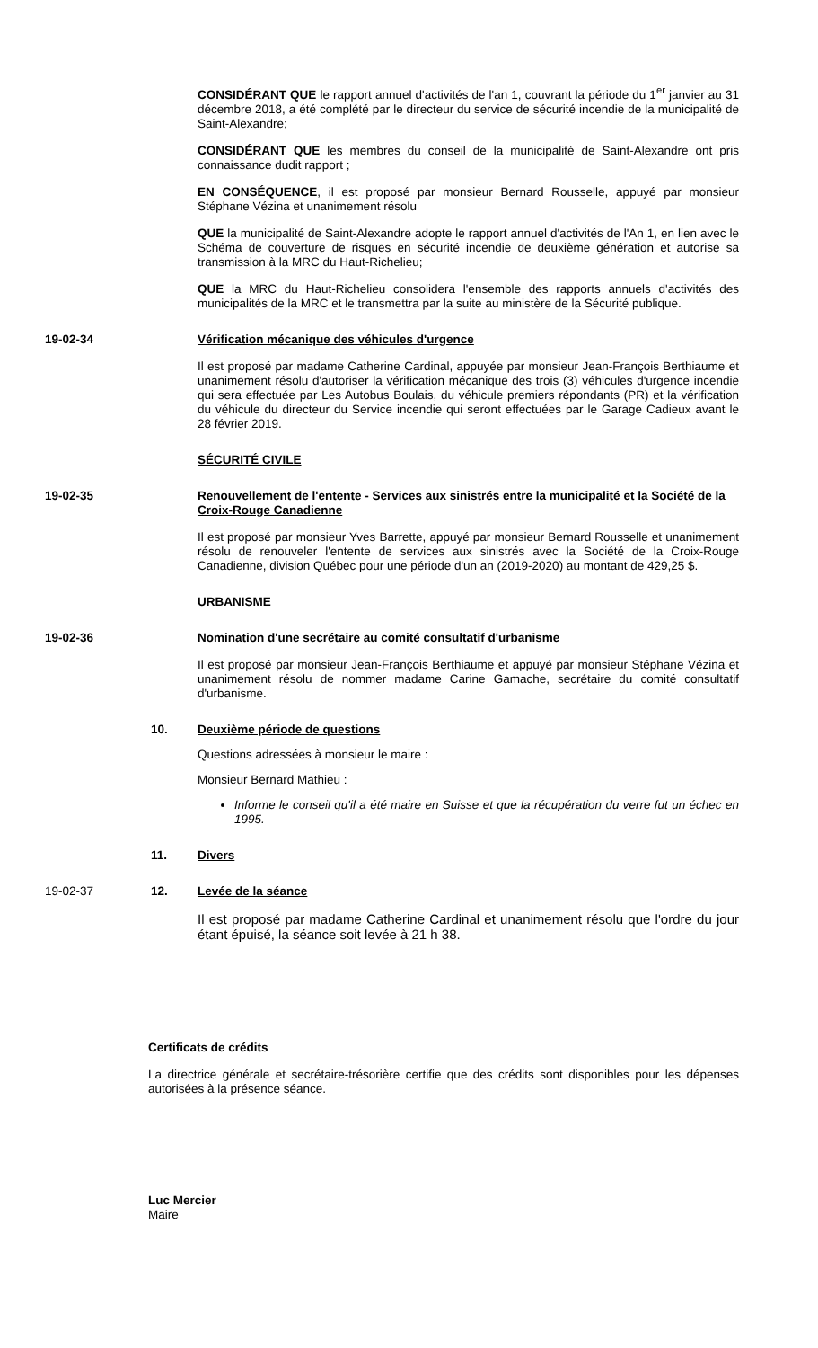CONSIDÉRANT QUE le rapport annuel d'activités de l'an 1, couvrant la période du 1<sup>er</sup> janvier au 31 décembre 2018, a été complété par le directeur du service de sécurité incendie de la municipalité de Saint-Alexandre;
CONSIDÉRANT QUE les membres du conseil de la municipalité de Saint-Alexandre ont pris connaissance dudit rapport ;
EN CONSÉQUENCE, il est proposé par monsieur Bernard Rousselle, appuyé par monsieur Stéphane Vézina et unanimement résolu
QUE la municipalité de Saint-Alexandre adopte le rapport annuel d'activités de l'An 1, en lien avec le Schéma de couverture de risques en sécurité incendie de deuxième génération et autorise sa transmission à la MRC du Haut-Richelieu;
QUE la MRC du Haut-Richelieu consolidera l'ensemble des rapports annuels d'activités des municipalités de la MRC et le transmettra par la suite au ministère de la Sécurité publique.
19-02-34 Vérification mécanique des véhicules d'urgence
Il est proposé par madame Catherine Cardinal, appuyée par monsieur Jean-François Berthiaume et unanimement résolu d'autoriser la vérification mécanique des trois (3) véhicules d'urgence incendie qui sera effectuée par Les Autobus Boulais, du véhicule premiers répondants (PR) et la vérification du véhicule du directeur du Service incendie qui seront effectuées par le Garage Cadieux avant le 28 février 2019.
SÉCURITÉ CIVILE
19-02-35 Renouvellement de l'entente - Services aux sinistrés entre la municipalité et la Société de la Croix-Rouge Canadienne
Il est proposé par monsieur Yves Barrette, appuyé par monsieur Bernard Rousselle et unanimement résolu de renouveler l'entente de services aux sinistrés avec la Société de la Croix-Rouge Canadienne, division Québec pour une période d'un an (2019-2020) au montant de 429,25 $.
URBANISME
19-02-36 Nomination d'une secrétaire au comité consultatif d'urbanisme
Il est proposé par monsieur Jean-François Berthiaume et appuyé par monsieur Stéphane Vézina et unanimement résolu de nommer madame Carine Gamache, secrétaire du comité consultatif d'urbanisme.
10. Deuxième période de questions
Questions adressées à monsieur le maire :
Monsieur Bernard Mathieu :
Informe le conseil qu'il a été maire en Suisse et que la récupération du verre fut un échec en 1995.
11. Divers
19-02-37 12. Levée de la séance
Il est proposé par madame Catherine Cardinal et unanimement résolu que l'ordre du jour étant épuisé, la séance soit levée à 21 h 38.
Certificats de crédits
La directrice générale et secrétaire-trésorière certifie que des crédits sont disponibles pour les dépenses autorisées à la présence séance.
Luc Mercier
Maire